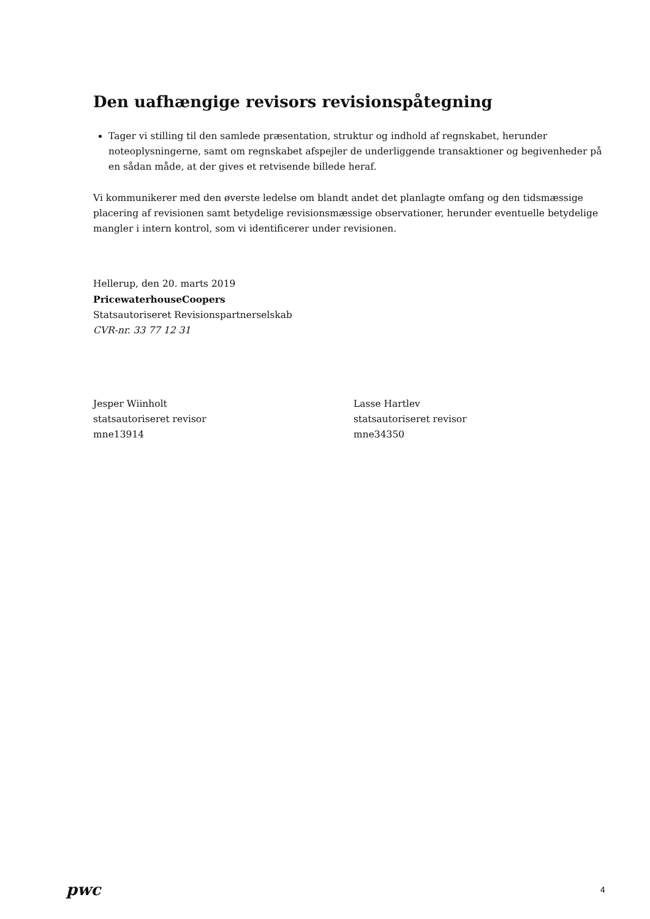Den uafhængige revisors revisionspåtegning
Tager vi stilling til den samlede præsentation, struktur og indhold af regnskabet, herunder noteoplysningerne, samt om regnskabet afspejler de underliggende transaktioner og begivenheder på en sådan måde, at der gives et retvisende billede heraf.
Vi kommunikerer med den øverste ledelse om blandt andet det planlagte omfang og den tidsmæssige placering af revisionen samt betydelige revisionsmæssige observationer, herunder eventuelle betydelige mangler i intern kontrol, som vi identificerer under revisionen.
Hellerup, den 20. marts 2019
PricewaterhouseCoopers
Statsautoriseret Revisionspartnerselskab
CVR-nr. 33 77 12 31
Jesper Wiinholt
statsautoriseret revisor
mne13914
Lasse Hartlev
statsautoriseret revisor
mne34350
pwc 4